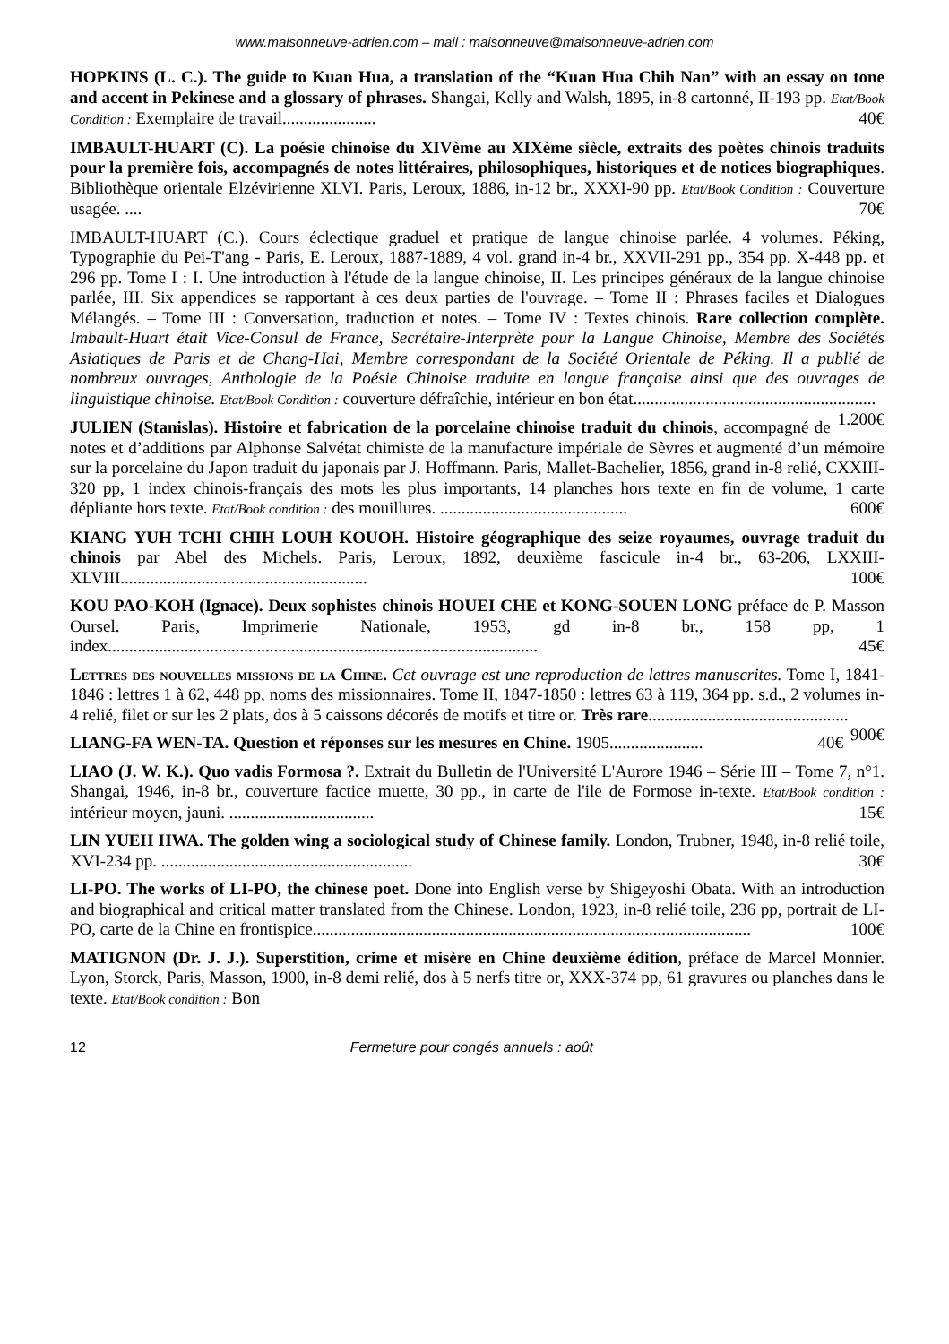www.maisonneuve-adrien.com – mail : maisonneuve@maisonneuve-adrien.com
HOPKINS (L. C.). The guide to Kuan Hua, a translation of the “Kuan Hua Chih Nan” with an essay on tone and accent in Pekinese and a glossary of phrases. Shangai, Kelly and Walsh, 1895, in-8 cartonné, II-193 pp. Etat/Book Condition : Exemplaire de travail...................... 40€
IMBAULT-HUART (C). La poésie chinoise du XIVème au XIXème siècle, extraits des poètes chinois traduits pour la première fois, accompagnés de notes littéraires, philosophiques, historiques et de notices biographiques. Bibliothèque orientale Elzévirienne XLVI. Paris, Leroux, 1886, in-12 br., XXXI-90 pp. Etat/Book Condition : Couverture usagée. .... 70€
IMBAULT-HUART (C.). Cours éclectique graduel et pratique de langue chinoise parlée. 4 volumes. Péking, Typographie du Pei-T'ang - Paris, E. Leroux, 1887-1889, 4 vol. grand in-4 br., XXVII-291 pp., 354 pp. X-448 pp. et 296 pp. Tome I : I. Une introduction à l'étude de la langue chinoise, II. Les principes généraux de la langue chinoise parlée, III. Six appendices se rapportant à ces deux parties de l'ouvrage. – Tome II : Phrases faciles et Dialogues Mélangés. – Tome III : Conversation, traduction et notes. – Tome IV : Textes chinois. Rare collection complète. Imbault-Huart était Vice-Consul de France, Secrétaire-Interprète pour la Langue Chinoise, Membre des Sociétés Asiatiques de Paris et de Chang-Hai, Membre correspondant de la Société Orientale de Péking. Il a publié de nombreux ouvrages, Anthologie de la Poésie Chinoise traduite en langue française ainsi que des ouvrages de linguistique chinoise. Etat/Book Condition : couverture défraîchie, intérieur en bon état......................................................... 1.200€
JULIEN (Stanislas). Histoire et fabrication de la porcelaine chinoise traduit du chinois, accompagné de notes et d’additions par Alphonse Salvétat chimiste de la manufacture impériale de Sèvres et augmenté d’un mémoire sur la porcelaine du Japon traduit du japonais par J. Hoffmann. Paris, Mallet-Bachelier, 1856, grand in-8 relié, CXXIII-320 pp, 1 index chinois-français des mots les plus importants, 14 planches hors texte en fin de volume, 1 carte dépliante hors texte. Etat/Book condition : des mouillures. ............................................ 600€
KIANG YUH TCHI CHIH LOUH KOUOH. Histoire géographique des seize royaumes, ouvrage traduit du chinois par Abel des Michels. Paris, Leroux, 1892, deuxième fascicule in-4 br., 63-206, LXXIII- XLVIII.......................................................... 100€
KOU PAO-KOH (Ignace). Deux sophistes chinois HOUEI CHE et KONG-SOUEN LONG préface de P. Masson Oursel. Paris, Imprimerie Nationale, 1953, gd in-8 br., 158 pp, 1 index..................................................................................................... 45€
Lettres des nouvelles missions de la Chine. Cet ouvrage est une reproduction de lettres manuscrites. Tome I, 1841-1846 : lettres 1 à 62, 448 pp, noms des missionnaires. Tome II, 1847-1850 : lettres 63 à 119, 364 pp. s.d., 2 volumes in-4 relié, filet or sur les 2 plats, dos à 5 caissons décorés de motifs et titre or. Très rare............................................... 900€
LIANG-FA WEN-TA. Question et réponses sur les mesures en Chine. 1905...................... 40€
LIAO (J. W. K.). Quo vadis Formosa ?. Extrait du Bulletin de l'Université L'Aurore 1946 – Série III – Tome 7, n°1. Shangai, 1946, in-8 br., couverture factice muette, 30 pp., in carte de l'ile de Formose in-texte. Etat/Book condition : intérieur moyen, jauni. .................................. 15€
LIN YUEH HWA. The golden wing a sociological study of Chinese family. London, Trubner, 1948, in-8 relié toile, XVI-234 pp. ........................................................... 30€
LI-PO. The works of LI-PO, the chinese poet. Done into English verse by Shigeyoshi Obata. With an introduction and biographical and critical matter translated from the Chinese. London, 1923, in-8 relié toile, 236 pp, portrait de LI-PO, carte de la Chine en frontispice....................................................................................................... 100€
MATIGNON (Dr. J. J.). Superstition, crime et misère en Chine deuxième édition, préface de Marcel Monnier. Lyon, Storck, Paris, Masson, 1900, in-8 demi relié, dos à 5 nerfs titre or, XXX-374 pp, 61 gravures ou planches dans le texte. Etat/Book condition : Bon
12 Fermeture pour congés annuels : août